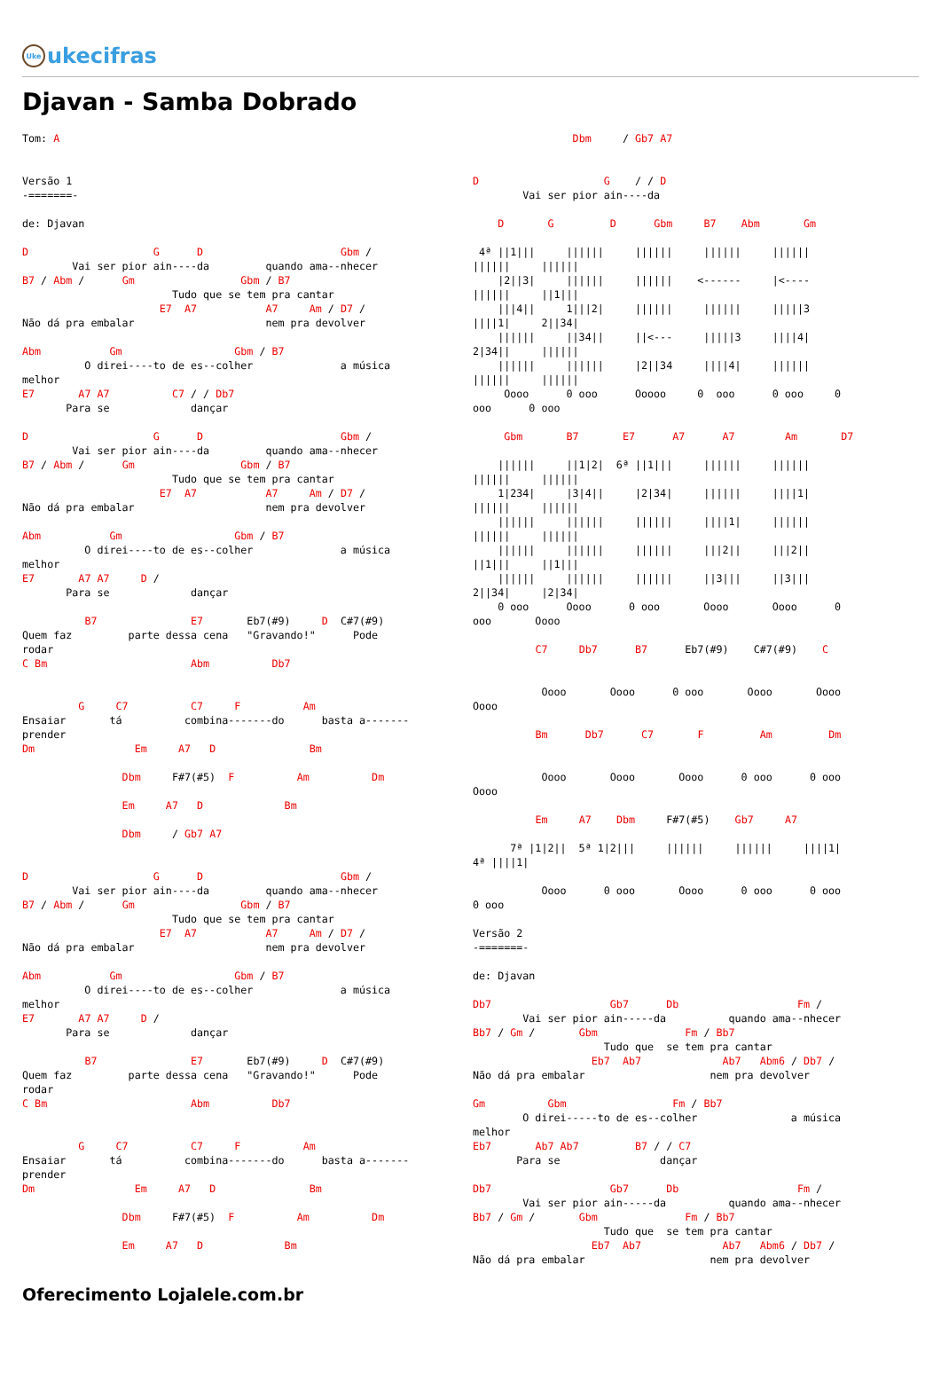Uke ukecifras
Djavan - Samba Dobrado
Tom: A


Versão 1
-=======-

de: Djavan

D                    G      D                      Gbm /
        Vai ser pior ain----da         quando ama--nhecer
B7 / Abm /      Gm                 Gbm / B7
                        Tudo que se tem pra cantar
                      E7  A7           A7     Am / D7 /
Não dá pra embalar                     nem pra devolver

Abm           Gm                  Gbm / B7
          O direi----to de es--colher              a música
melhor
E7       A7 A7          C7 / / Db7
       Para se             dançar

D                    G      D                      Gbm /
        Vai ser pior ain----da         quando ama--nhecer
B7 / Abm /      Gm                 Gbm / B7
                        Tudo que se tem pra cantar
                      E7  A7           A7     Am / D7 /
Não dá pra embalar                     nem pra devolver

Abm           Gm                  Gbm / B7
          O direi----to de es--colher              a música
melhor
E7       A7 A7     D /
       Para se             dançar

          B7               E7       Eb7(#9)     D  C#7(#9)
Quem faz         parte dessa cena   "Gravando!"      Pode
rodar
C Bm                       Abm          Db7


         G     C7          C7     F          Am
Ensaiar       tá          combina-------do      basta a-------
prender
Dm                Em     A7   D               Bm

                Dbm     F#7(#5)  F          Am          Dm

                Em     A7   D             Bm

                Dbm     / Gb7 A7


D                    G      D                      Gbm /
        Vai ser pior ain----da         quando ama--nhecer
B7 / Abm /      Gm                 Gbm / B7
                        Tudo que se tem pra cantar
                      E7  A7           A7     Am / D7 /
Não dá pra embalar                     nem pra devolver

Abm           Gm                  Gbm / B7
          O direi----to de es--colher              a música
melhor
E7       A7 A7     D /
       Para se             dançar

          B7               E7       Eb7(#9)     D  C#7(#9)
Quem faz         parte dessa cena   "Gravando!"      Pode
rodar
C Bm                       Abm          Db7


         G     C7          C7     F          Am
Ensaiar       tá          combina-------do      basta a-------
prender
Dm                Em     A7   D               Bm

                Dbm     F#7(#5)  F          Am          Dm

                Em     A7   D             Bm
                Dbm     / Gb7 A7


D                    G    / / D
        Vai ser pior ain----da

    D       G         D      Gbm     B7    Abm       Gm

 4ª ||1|||     ||||||     ||||||     ||||||     ||||||
||||||     ||||||
    |2||3|     ||||||     ||||||    <------     |<----
||||||     ||1|||
    |||4||     1|||2|     ||||||     ||||||     |||||3
||||1|     2||34|
    ||||||     ||34||     ||<---     |||||3     ||||4|
2|34||     ||||||
    ||||||     ||||||     |2||34     ||||4|     ||||||
||||||     ||||||
     Oooo      0 ooo      Ooooo     0  ooo      0 ooo     0
ooo      0 ooo

     Gbm       B7       E7      A7      A7        Am       D7

    ||||||     ||1|2|  6ª ||1|||     ||||||     ||||||
||||||     ||||||
    1|234|     |3|4||     |2|34|     ||||||     ||||1|
||||||     ||||||
    ||||||     ||||||     ||||||     ||||1|     ||||||
||||||     ||||||
    ||||||     ||||||     ||||||     |||2||     |||2||
||1|||     ||1|||
    ||||||     ||||||     ||||||     ||3|||     ||3|||
2||34|     |2|34|
    0 ooo      Oooo      0 ooo       Oooo       Oooo      0
ooo       Oooo

          C7     Db7      B7      Eb7(#9)    C#7(#9)    C


           Oooo       Oooo      0 ooo       Oooo       Oooo
Oooo

          Bm      Db7      C7       F         Am         Dm


           Oooo       Oooo       Oooo      0 ooo      0 ooo
Oooo

          Em     A7    Dbm     F#7(#5)    Gb7     A7

      7ª |1|2||  5ª 1|2|||     ||||||     ||||||     ||||1|
4ª ||||1|

           Oooo      0 ooo       Oooo      0 ooo      0 ooo
0 ooo

Versão 2
-=======-

de: Djavan

Db7                   Gb7      Db                   Fm /
        Vai ser pior ain-----da          quando ama--nhecer
Bb7 / Gm /       Gbm              Fm / Bb7
                     Tudo que  se tem pra cantar
                   Eb7  Ab7             Ab7   Abm6 / Db7 /
Não dá pra embalar                    nem pra devolver

Gm          Gbm                 Fm / Bb7
        O direi-----to de es--colher               a música
melhor
Eb7       Ab7 Ab7         B7 / / C7
       Para se                dançar

Db7                   Gb7      Db                   Fm /
        Vai ser pior ain-----da          quando ama--nhecer
Bb7 / Gm /       Gbm              Fm / Bb7
                     Tudo que  se tem pra cantar
                   Eb7  Ab7             Ab7   Abm6 / Db7 /
Não dá pra embalar                    nem pra devolver
Oferecimento Lojalele.com.br